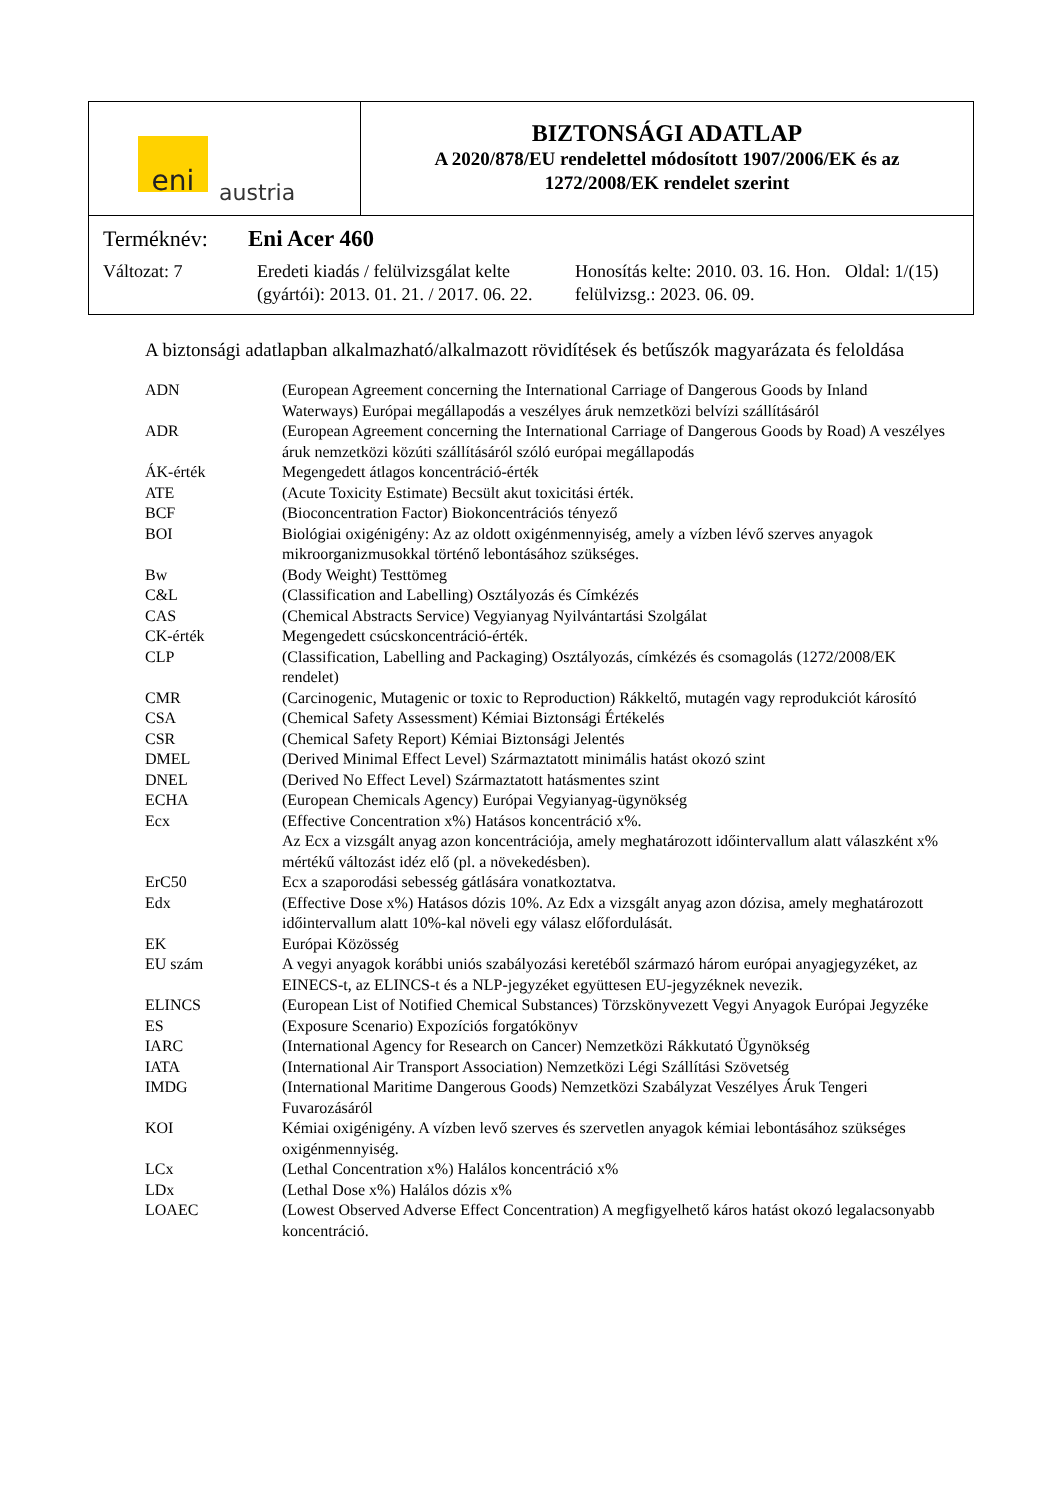eni
austria
BIZTONSÁGI ADATLAP
A 2020/878/EU rendelettel módosított 1907/2006/EK és az
1272/2008/EK rendelet szerint
Terméknév: Eni Acer 460
Változat: 7 Eredeti kiadás / felülvizsgálat kelte (gyártói): 2013. 01. 21. / 2017. 06. 22.
Honosítás kelte: 2010. 03. 16. Hon. felülvizsg.: 2023. 06. 09.
Oldal: 1/(15)
A biztonsági adatlapban alkalmazható/alkalmazott rövidítések és betűszók magyarázata és feloldása
| ADN | (European Agreement concerning the International Carriage of Dangerous Goods by Inland Waterways) Európai megállapodás a veszélyes áruk nemzetközi belvízi szállításáról |
| ADR | (European Agreement concerning the International Carriage of Dangerous Goods by Road) A veszélyes áruk nemzetközi közúti szállításáról szóló európai megállapodás |
| ÁK-érték | Megengedett átlagos koncentráció-érték |
| ATE | (Acute Toxicity Estimate) Becsült akut toxicitási érték. |
| BCF | (Bioconcentration Factor) Biokoncentrációs tényező |
| BOI | Biológiai oxigénigény: Az az oldott oxigénmennyiség, amely a vízben lévő szerves anyagok mikroorganizmusokkal történő lebontásához szükséges. |
| Bw | (Body Weight) Testtömeg |
| C&L | (Classification and Labelling) Osztályozás és Címkézés |
| CAS | (Chemical Abstracts Service) Vegyianyag Nyilvántartási Szolgálat |
| CK-érték | Megengedett csúcskoncentráció-érték. |
| CLP | (Classification, Labelling and Packaging) Osztályozás, címkézés és csomagolás (1272/2008/EK rendelet) |
| CMR | (Carcinogenic, Mutagenic or toxic to Reproduction) Rákkeltő, mutagén vagy reprodukciót károsító |
| CSA | (Chemical Safety Assessment) Kémiai Biztonsági Értékelés |
| CSR | (Chemical Safety Report) Kémiai Biztonsági Jelentés |
| DMEL | (Derived Minimal Effect Level) Származtatott minimális hatást okozó szint |
| DNEL | (Derived No Effect Level) Származtatott hatásmentes szint |
| ECHA | (European Chemicals Agency) Európai Vegyianyag-ügynökség |
| Ecx | (Effective Concentration x%) Hatásos koncentráció x%. Az Ecx a vizsgált anyag azon koncentrációja, amely meghatározott időintervallum alatt válaszként x% mértékű változást idéz elő (pl. a növekedésben). |
| ErC50 | Ecx a szaporodási sebesség gátlására vonatkoztatva. |
| Edx | (Effective Dose x%) Hatásos dózis 10%. Az Edx a vizsgált anyag azon dózisa, amely meghatározott időintervallum alatt 10%-kal növeli egy válasz előfordulását. |
| EK | Európai Közösség |
| EU szám | A vegyi anyagok korábbi uniós szabályozási keretéből származó három európai anyagjegyzéket, az EINECS-t, az ELINCS-t és a NLP-jegyzéket együttesen EU-jegyzéknek nevezik. |
| ELINCS | (European List of Notified Chemical Substances) Törzskönyvezett Vegyi Anyagok Európai Jegyzéke |
| ES | (Exposure Scenario) Expozíciós forgatókönyv |
| IARC | (International Agency for Research on Cancer) Nemzetközi Rákkutató Ügynökség |
| IATA | (International Air Transport Association) Nemzetközi Légi Szállítási Szövetség |
| IMDG | (International Maritime Dangerous Goods) Nemzetközi Szabályzat Veszélyes Áruk Tengeri Fuvarozásáról |
| KOI | Kémiai oxigénigény. A vízben levő szerves és szervetlen anyagok kémiai lebontásához szükséges oxigénmennyiség. |
| LCx | (Lethal Concentration x%) Halálos koncentráció x% |
| LDx | (Lethal Dose x%) Halálos dózis x% |
| LOAEC | (Lowest Observed Adverse Effect Concentration) A megfigyelhető káros hatást okozó legalacsonyabb koncentráció. |